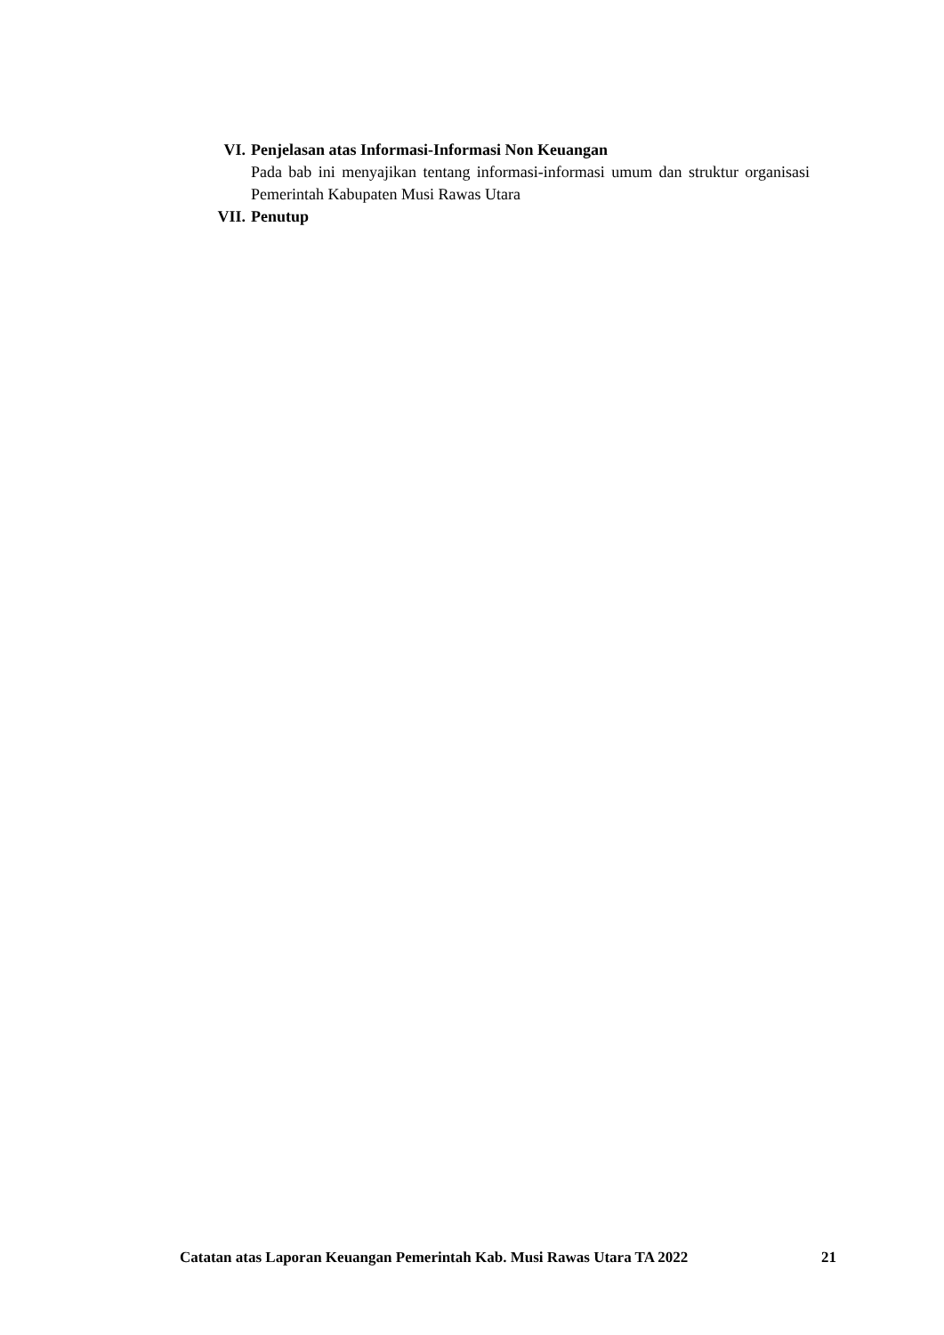VI. Penjelasan atas Informasi-Informasi Non Keuangan
Pada bab ini menyajikan tentang informasi-informasi umum dan struktur organisasi Pemerintah Kabupaten Musi Rawas Utara
VII. Penutup
Catatan atas Laporan Keuangan Pemerintah Kab. Musi Rawas Utara TA 2022 21